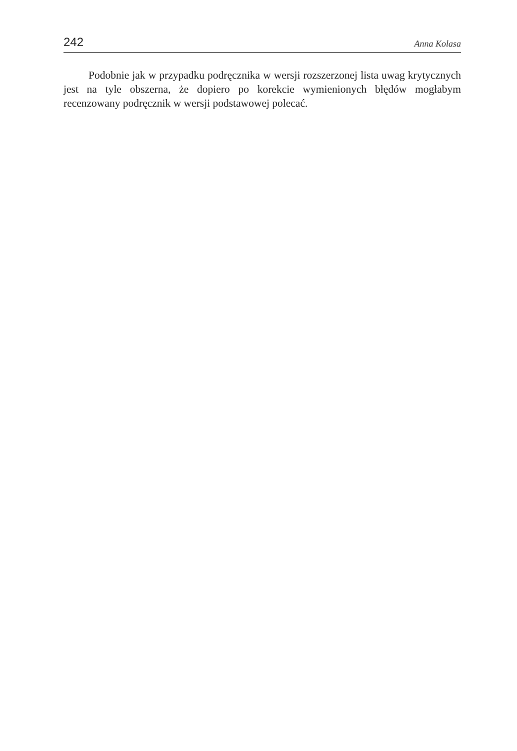242 Anna Kolasa
Podobnie jak w przypadku podręcznika w wersji rozszerzonej lista uwag krytycznych jest na tyle obszerna, że dopiero po korekcie wymienionych błędów mogłabym recenzowany podręcznik w wersji podstawowej polecać.